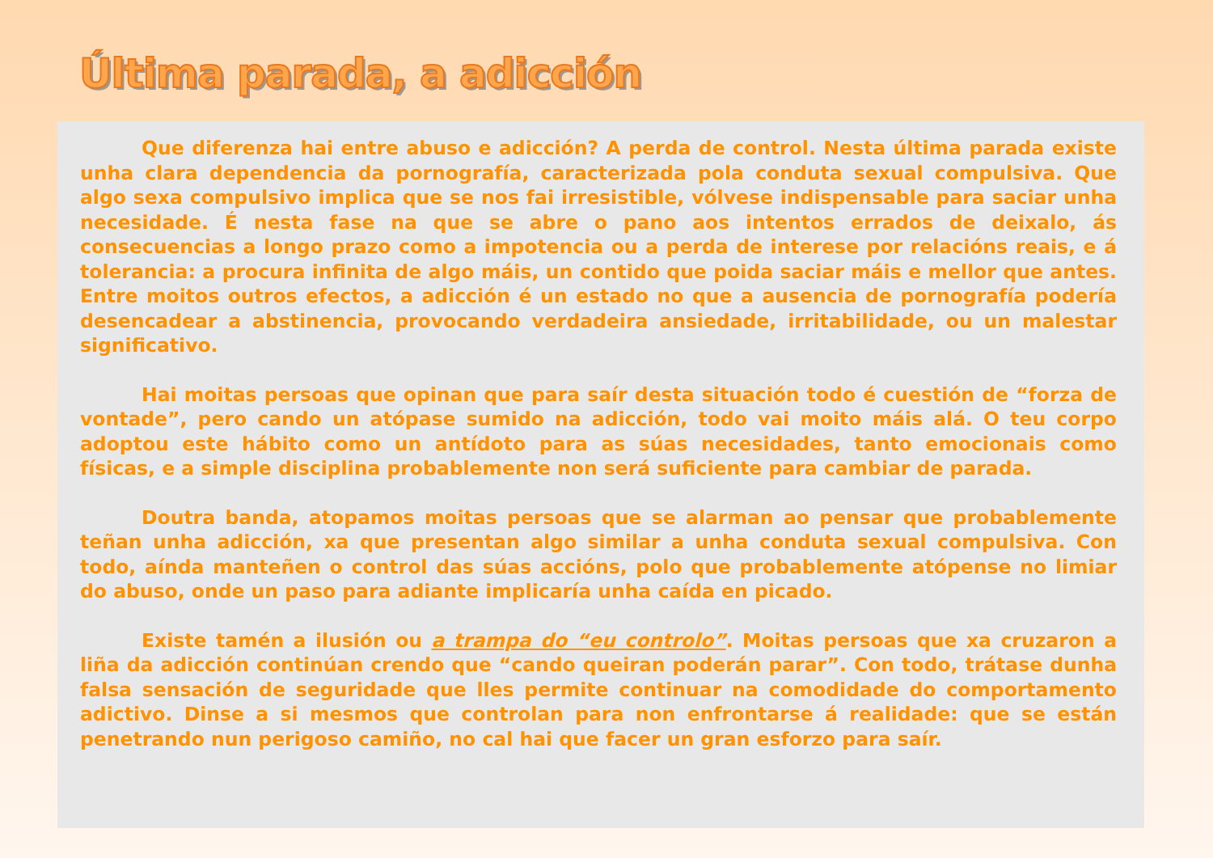Última parada, a adicción
Que diferenza hai entre abuso e adicción? A perda de control. Nesta última parada existe unha clara dependencia da pornografía, caracterizada pola conduta sexual compulsiva. Que algo sexa compulsivo implica que se nos fai irresistible, vólvese indispensable para saciar unha necesidade. É nesta fase na que se abre o pano aos intentos errados de deixalo, ás consecuencias a longo prazo como a impotencia ou a perda de interese por relacións reais, e á tolerancia: a procura infinita de algo máis, un contido que poida saciar máis e mellor que antes. Entre moitos outros efectos, a adicción é un estado no que a ausencia de pornografía podería desencadear a abstinencia, provocando verdadeira ansiedade, irritabilidade, ou un malestar significativo.
Hai moitas persoas que opinan que para saír desta situación todo é cuestión de “forza de vontade”, pero cando un atópase sumido na adicción, todo vai moito máis alá. O teu corpo adoptou este hábito como un antídoto para as súas necesidades, tanto emocionais como físicas, e a simple disciplina probablemente non será suficiente para cambiar de parada.
Doutra banda, atopamos moitas persoas que se alarman ao pensar que probablemente teñan unha adicción, xa que presentan algo similar a unha conduta sexual compulsiva. Con todo, aínda manteñen o control das súas accións, polo que probablemente atópense no limiar do abuso, onde un paso para adiante implicaría unha caída en picado.
Existe tamén a ilusión ou a trampa do “eu controlo”. Moitas persoas que xa cruzaron a liña da adicción continúan crendo que “cando queiran poderán parar”. Con todo, trátase dunha falsa sensación de seguridade que lles permite continuar na comodidade do comportamento adictivo. Dinse a si mesmos que controlan para non enfrontarse á realidade: que se están penetrando nun perigoso camiño, no cal hai que facer un gran esforzo para saír.